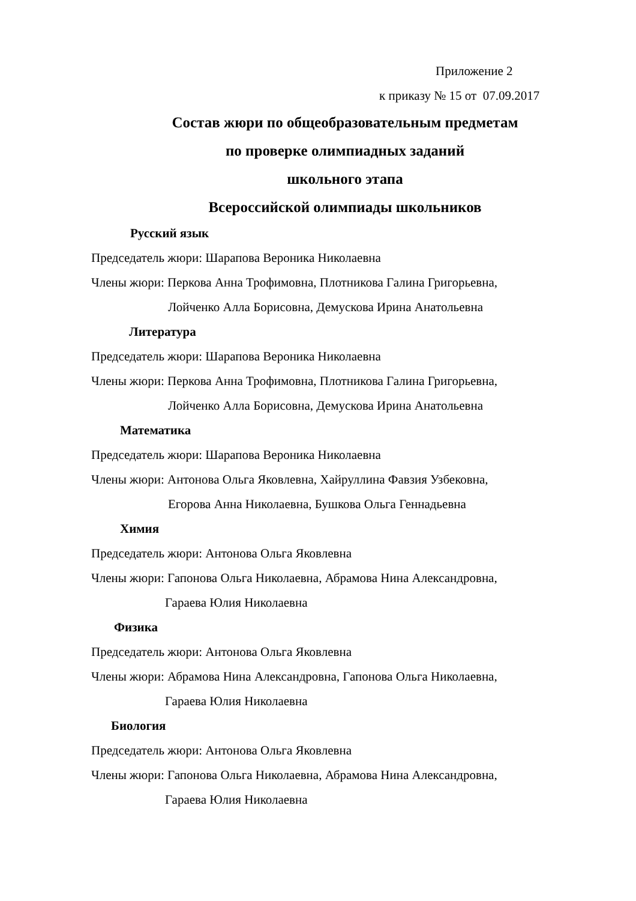Приложение 2
к приказу № 15 от 07.09.2017
Состав жюри по общеобразовательным предметам
по проверке олимпиадных заданий
школьного этапа
Всероссийской олимпиады школьников
Русский язык
Председатель жюри: Шарапова Вероника Николаевна
Члены жюри: Перкова Анна Трофимовна, Плотникова Галина Григорьевна,
Лойченко Алла Борисовна, Демускова Ирина Анатольевна
Литература
Председатель жюри: Шарапова Вероника Николаевна
Члены жюри: Перкова Анна Трофимовна, Плотникова Галина Григорьевна,
Лойченко Алла Борисовна, Демускова Ирина Анатольевна
Математика
Председатель жюри: Шарапова Вероника Николаевна
Члены жюри: Антонова Ольга Яковлевна, Хайруллина Фавзия Узбековна,
Егорова Анна Николаевна, Бушкова Ольга Геннадьевна
Химия
Председатель жюри: Антонова Ольга Яковлевна
Члены жюри: Гапонова Ольга Николаевна, Абрамова Нина Александровна,
Гараева Юлия Николаевна
Физика
Председатель жюри: Антонова Ольга Яковлевна
Члены жюри: Абрамова Нина Александровна, Гапонова Ольга Николаевна,
Гараева Юлия Николаевна
Биология
Председатель жюри: Антонова Ольга Яковлевна
Члены жюри: Гапонова Ольга Николаевна, Абрамова Нина Александровна,
Гараева Юлия Николаевна